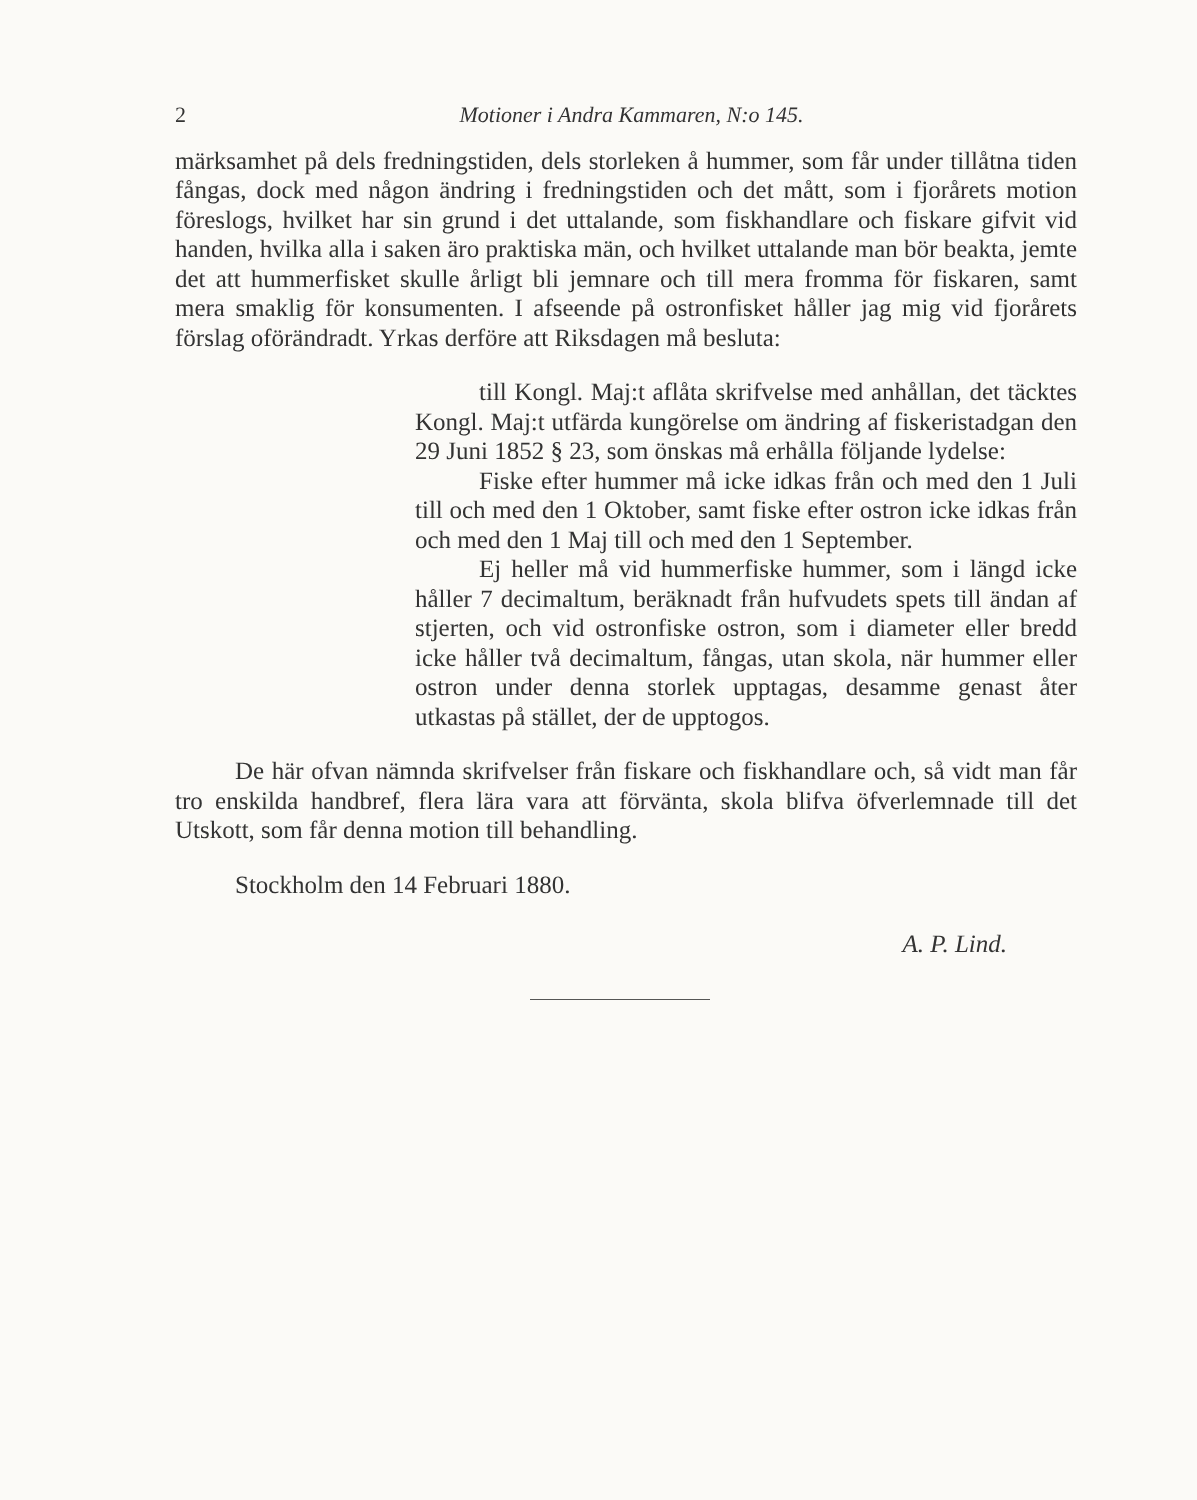2 Motioner i Andra Kammaren, N:o 145.
märksamhet på dels fredningstiden, dels storleken å hummer, som får under tillåtna tiden fångas, dock med någon ändring i fredningstiden och det mått, som i fjorårets motion föreslogs, hvilket har sin grund i det uttalande, som fiskhandlare och fiskare gifvit vid handen, hvilka alla i saken äro praktiska män, och hvilket uttalande man bör beakta, jemte det att hummerfisket skulle årligt bli jemnare och till mera fromma för fiskaren, samt mera smaklig för konsumenten. I afseende på ostronfisket håller jag mig vid fjorårets förslag oförändradt. Yrkas derföre att Riksdagen må besluta:
till Kongl. Maj:t aflåta skrifvelse med anhållan, det täcktes Kongl. Maj:t utfärda kungörelse om ändring af fiskeristadgan den 29 Juni 1852 § 23, som önskas må erhålla följande lydelse:
Fiske efter hummer må icke idkas från och med den 1 Juli till och med den 1 Oktober, samt fiske efter ostron icke idkas från och med den 1 Maj till och med den 1 September.
Ej heller må vid hummerfiske hummer, som i längd icke håller 7 decimaltum, beräknadt från hufvudets spets till ändan af stjerten, och vid ostronfiske ostron, som i diameter eller bredd icke håller två decimaltum, fångas, utan skola, när hummer eller ostron under denna storlek upptagas, desamme genast åter utkastas på stället, der de upptogos.
De här ofvan nämnda skrifvelser från fiskare och fiskhandlare och, så vidt man får tro enskilda handbref, flera lära vara att förvänta, skola blifva öfverlemnade till det Utskott, som får denna motion till behandling.
Stockholm den 14 Februari 1880.
A. P. Lind.